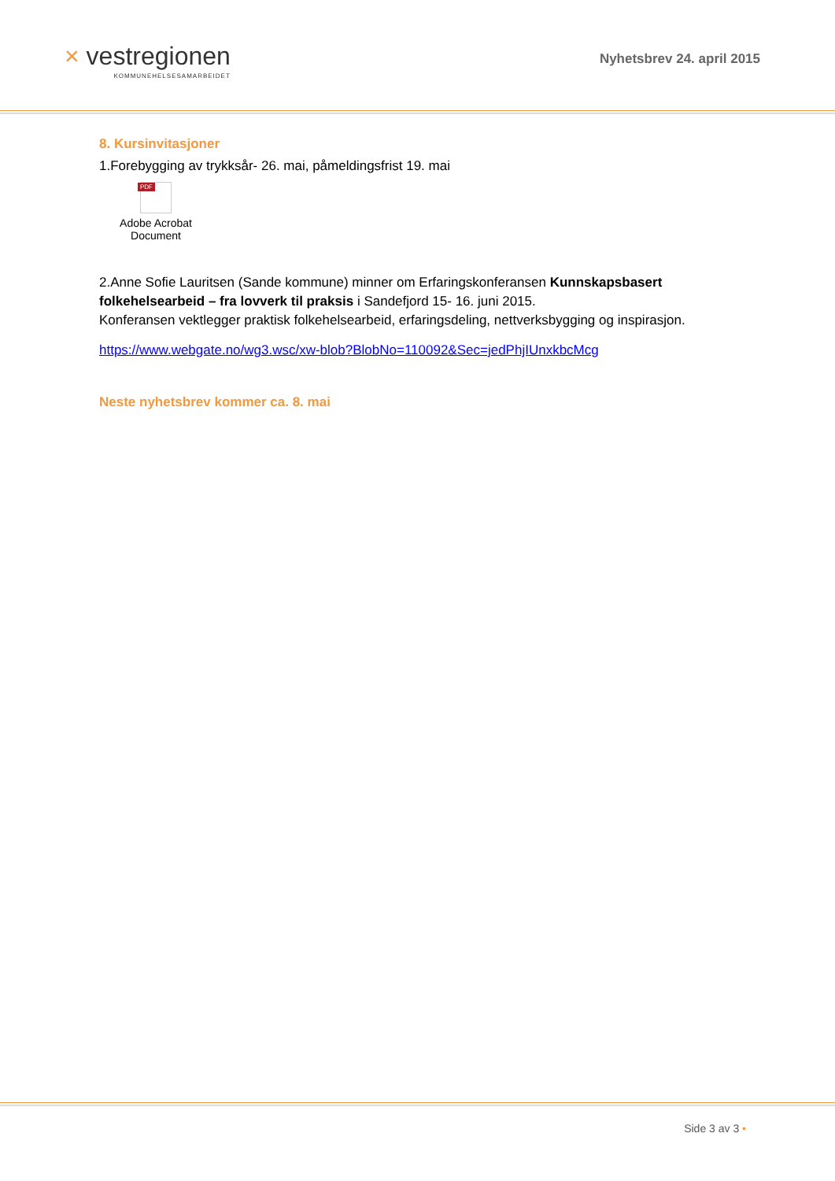× vestregionen
KOMMUNEHELSESAMARBEIDET
Nyhetsbrev 24. april 2015
8. Kursinvitasjoner
1.Forebygging av trykksår- 26. mai, påmeldingsfrist 19. mai
PDF
Adobe Acrobat
Document
2.Anne Sofie Lauritsen (Sande kommune) minner om Erfaringskonferansen Kunnskapsbasert folkehelsearbeid – fra lovverk til praksis i Sandefjord 15- 16. juni 2015.
Konferansen vektlegger praktisk folkehelsearbeid, erfaringsdeling, nettverksbygging og inspirasjon.
https://www.webgate.no/wg3.wsc/xw-blob?BlobNo=110092&Sec=jedPhjIUnxkbcMcg
Neste nyhetsbrev kommer ca. 8. mai
Side 3 av 3 •